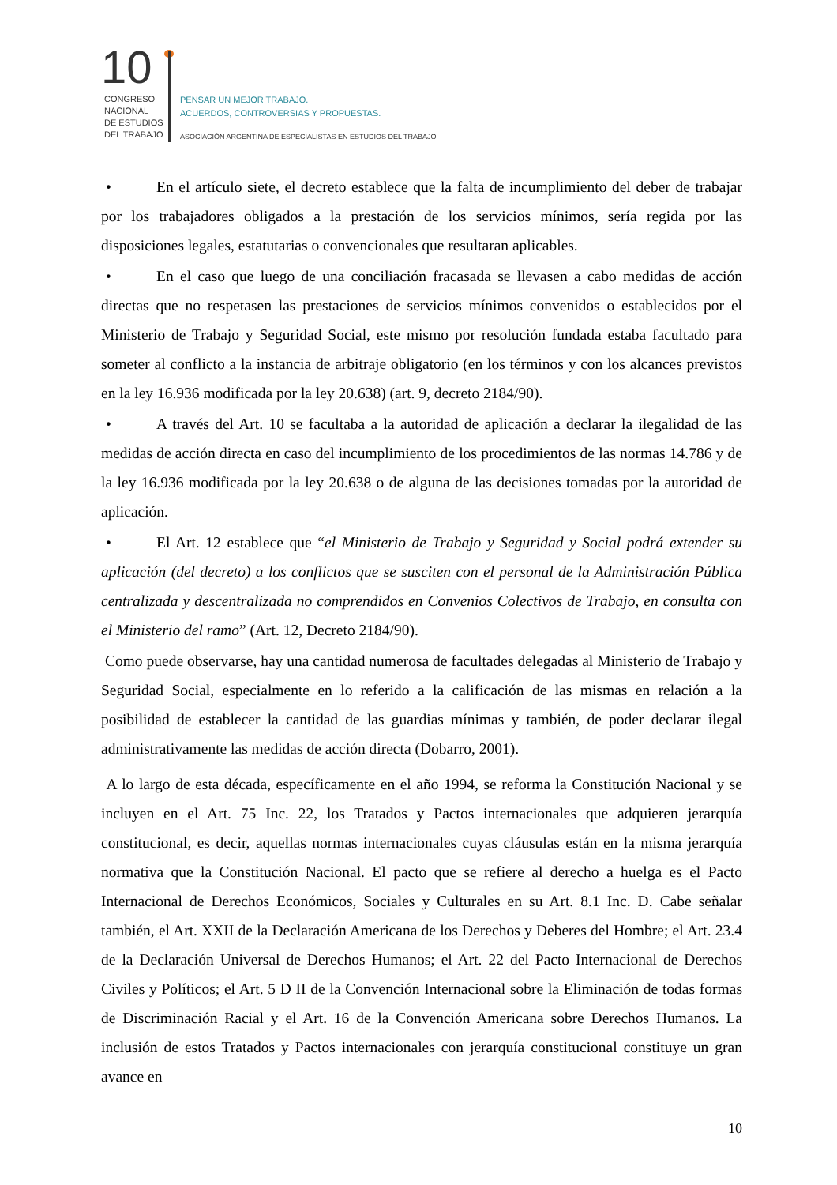10
CONGRESO
NACIONAL
DE ESTUDIOS
DEL TRABAJO
PENSAR UN MEJOR TRABAJO.
ACUERDOS, CONTROVERSIAS Y PROPUESTAS.
ASOCIACIÓN ARGENTINA DE ESPECIALISTAS EN ESTUDIOS DEL TRABAJO
• En el artículo siete, el decreto establece que la falta de incumplimiento del deber de trabajar por los trabajadores obligados a la prestación de los servicios mínimos, sería regida por las disposiciones legales, estatutarias o convencionales que resultaran aplicables.
• En el caso que luego de una conciliación fracasada se llevasen a cabo medidas de acción directas que no respetasen las prestaciones de servicios mínimos convenidos o establecidos por el Ministerio de Trabajo y Seguridad Social, este mismo por resolución fundada estaba facultado para someter al conflicto a la instancia de arbitraje obligatorio (en los términos y con los alcances previstos en la ley 16.936 modificada por la ley 20.638) (art. 9, decreto 2184/90).
• A través del Art. 10 se facultaba a la autoridad de aplicación a declarar la ilegalidad de las medidas de acción directa en caso del incumplimiento de los procedimientos de las normas 14.786 y de la ley 16.936 modificada por la ley 20.638 o de alguna de las decisiones tomadas por la autoridad de aplicación.
• El Art. 12 establece que “el Ministerio de Trabajo y Seguridad y Social podrá extender su aplicación (del decreto) a los conflictos que se susciten con el personal de la Administración Pública centralizada y descentralizada no comprendidos en Convenios Colectivos de Trabajo, en consulta con el Ministerio del ramo” (Art. 12, Decreto 2184/90).
Como puede observarse, hay una cantidad numerosa de facultades delegadas al Ministerio de Trabajo y Seguridad Social, especialmente en lo referido a la calificación de las mismas en relación a la posibilidad de establecer la cantidad de las guardias mínimas y también, de poder declarar ilegal administrativamente las medidas de acción directa (Dobarro, 2001).
A lo largo de esta década, específicamente en el año 1994, se reforma la Constitución Nacional y se incluyen en el Art. 75 Inc. 22, los Tratados y Pactos internacionales que adquieren jerarquía constitucional, es decir, aquellas normas internacionales cuyas cláusulas están en la misma jerarquía normativa que la Constitución Nacional. El pacto que se refiere al derecho a huelga es el Pacto Internacional de Derechos Económicos, Sociales y Culturales en su Art. 8.1 Inc. D. Cabe señalar también, el Art. XXII de la Declaración Americana de los Derechos y Deberes del Hombre; el Art. 23.4 de la Declaración Universal de Derechos Humanos; el Art. 22 del Pacto Internacional de Derechos Civiles y Políticos; el Art. 5 D II de la Convención Internacional sobre la Eliminación de todas formas de Discriminación Racial y el Art. 16 de la Convención Americana sobre Derechos Humanos. La inclusión de estos Tratados y Pactos internacionales con jerarquía constitucional constituye un gran avance en
10